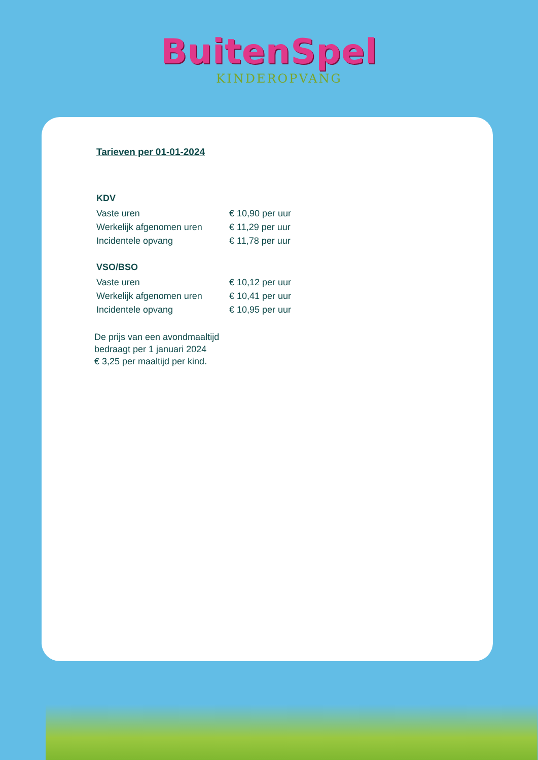BuitenSpel
KINDEROPVANG
Tarieven per 01-01-2024
KDV
| Vaste uren | € 10,90 per uur |
| Werkelijk afgenomen uren | € 11,29 per uur |
| Incidentele opvang | € 11,78 per uur |
VSO/BSO
| Vaste uren | € 10,12 per uur |
| Werkelijk afgenomen uren | € 10,41 per uur |
| Incidentele opvang | € 10,95 per uur |
De prijs van een avondmaaltijd
bedraagt per 1 januari 2024
€ 3,25 per maaltijd per kind.